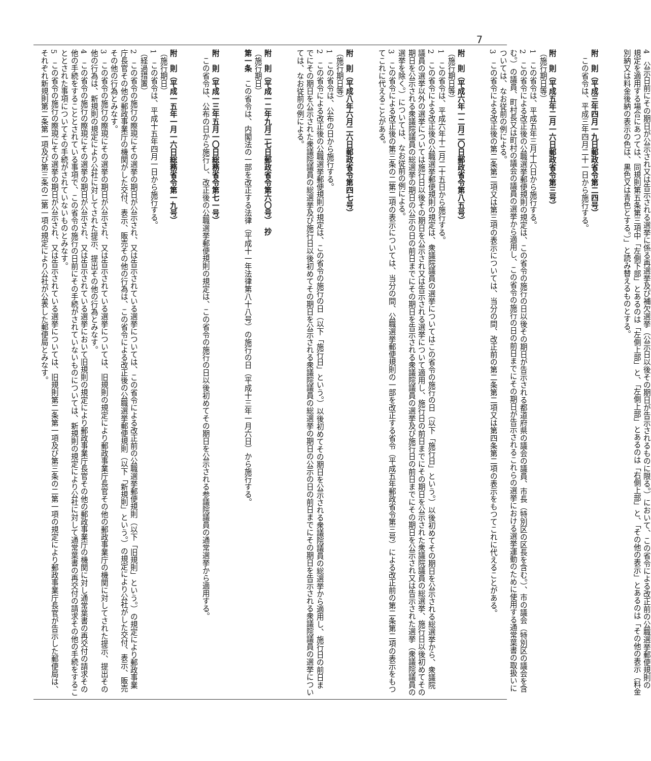7
4　公示日前にその期日が公示され又は告示される選挙に係る再選挙及び補欠選挙（公示日以後その期日が告示されるものに限る。）において、この省令による改正前の公職選挙郵便規則の規定を適用する場合にあつては、同規則第五条第三項中「左側下部」とあるのは「左側上部」と、「左側上部」とあるのは「右側上部」と、「その他の表示」とあるのは「その他の表示（料金別納又は料金後納の表示の色は、黒色又は青色とする。）」と読み替えるものとする。
附　則（平成三年四月一九日郵政省令第二四号）
この省令は、平成三年四月二十一日から施行する。
附　則（平成五年二月一六日郵政省令第三号）
（施行期日等）
1　この省令は、平成五年三月十六日から施行する。
2　この省令による改正後の公職選挙郵便規則の規定は、この省令の施行の日以後その期日が告示される都道府県の議会の議員、市長（特別区の区長を含む。）、市の議会（特別区の議会を含む。）の議員、町村長又は町村の議会の議員の選挙から適用し、この省令の施行の日の前日までにその期日が告示されるこれらの選挙における選挙運動のために使用する通常葉書の取扱いについては、なお従前の例による。
3　この省令による改正後の第二条第二項又は第三項の表示については、当分の間、改正前の第二条第二項又は第四条第二項の表示をもつてこれに代えることがある。
附　則（平成六年一二月二〇日郵政省令第八五号）
（施行期日等）
1　この省令は、平成六年十二月二十五日から施行する。
2　この省令による改正後の公職選挙郵便規則の規定は、衆議院議員の選挙についてはこの省令の施行の日（以下「施行日」という。）以後初めてその期日を公示される総選挙から、衆議院議員の選挙以外の選挙については施行日以後その期日を公示され又は告示される選挙について適用し、施行日の前日までにその期日を公示された衆議院議員の総選挙、施行日以後初めてその期日を公示される衆議院議員の総選挙の期日の公示の日の前日までにその期日を告示される衆議院議員の選挙及び施行日の前日までにその期日を公示され又は告示された選挙（衆議院議員の選挙を除く。）については、なお従前の例による。
3　この省令による改正後の第三条の二第二項の表示については、当分の間、公職選挙郵便規則の一部を改正する省令（平成五年郵政省令第三号）による改正前の第二条第二項の表示をもつてこれに代えることがある。
附　則（平成八年六月二六日郵政省令第四七号）
（施行期日等）
1　この省令は、公布の日から施行する。
2　この省令による改正後の公職選挙郵便規則の規定は、この省令の施行の日（以下「施行日」という。）以後初めてその期日を公示される衆議院議員の総選挙から適用し、施行日の前日までにその期日を公示された衆議院議員の総選挙及び施行日以後初めてその期日を公示される衆議院議員の総選挙の期日の公示の日の前日までにその期日を告示される衆議院議員の選挙については、なお従前の例による。
附　則（平成一二年九月二七日郵政省令第六〇号）　抄
（施行期日）
第一条　この省令は、内閣法の一部を改正する法律（平成十一年法律第八十八号）の施行の日（平成十三年一月六日）から施行する。
附　則（平成一三年五月一〇日総務省令第七一号）
この省令は、公布の日から施行し、改正後の公職選挙郵便規則の規定は、この省令の施行の日以後初めてその期日を公示される参議院議員の通常選挙から適用する。
附　則（平成一五年一月一六日総務省令第一九号）
（施行期日）
1　この省令は、平成十五年四月一日から施行する。
（経過措置）
2　この省令の施行の際現にその選挙の期日が公示され、又は告示されている選挙については、この省令による改正前の公職選挙郵便規則（以下「旧規則」という。）の規定により郵政事業庁長官その他の郵政事業庁の機関がした交付、表示、販売その他の行為は、この省令による改正後の公職選挙郵便規則（以下「新規則」という。）の規定により公社がした交付、表示、販売その他の行為とみなす。
3　この省令の施行の際現にその選挙の期日が公示され、又は告示されている選挙については、旧規則の規定により郵政事業庁長官その他の郵政事業庁の機関に対してされた提示、提出その他の行為は、新規則の規定により公社に対してされた提示、提出その他の行為とみなす。
4　この省令の施行の際現にその選挙の期日が公示され、又は告示されている選挙において旧規則の規定により郵政事業庁長官その他の郵政事業庁の機関に対し通常葉書の再交付の請求その他の手続をすることとされている事項で、この省令の施行の日前にその手続がされていないものについては、新規則の規定により公社に対して通常葉書の再交付の請求その他の手続をすることとされた事項についてその手続がされていないものとみなす。
5　この省令の施行の際現にその選挙の期日が公示され、又は告示されている選挙については、旧規則第二条第一項及び第三条の二第一項の規定により郵政事業庁長官が告示した郵便局は、それぞれ新規則第二条第一項及び第三条の二第一項の規定により公社が公表した郵便局とみなす。